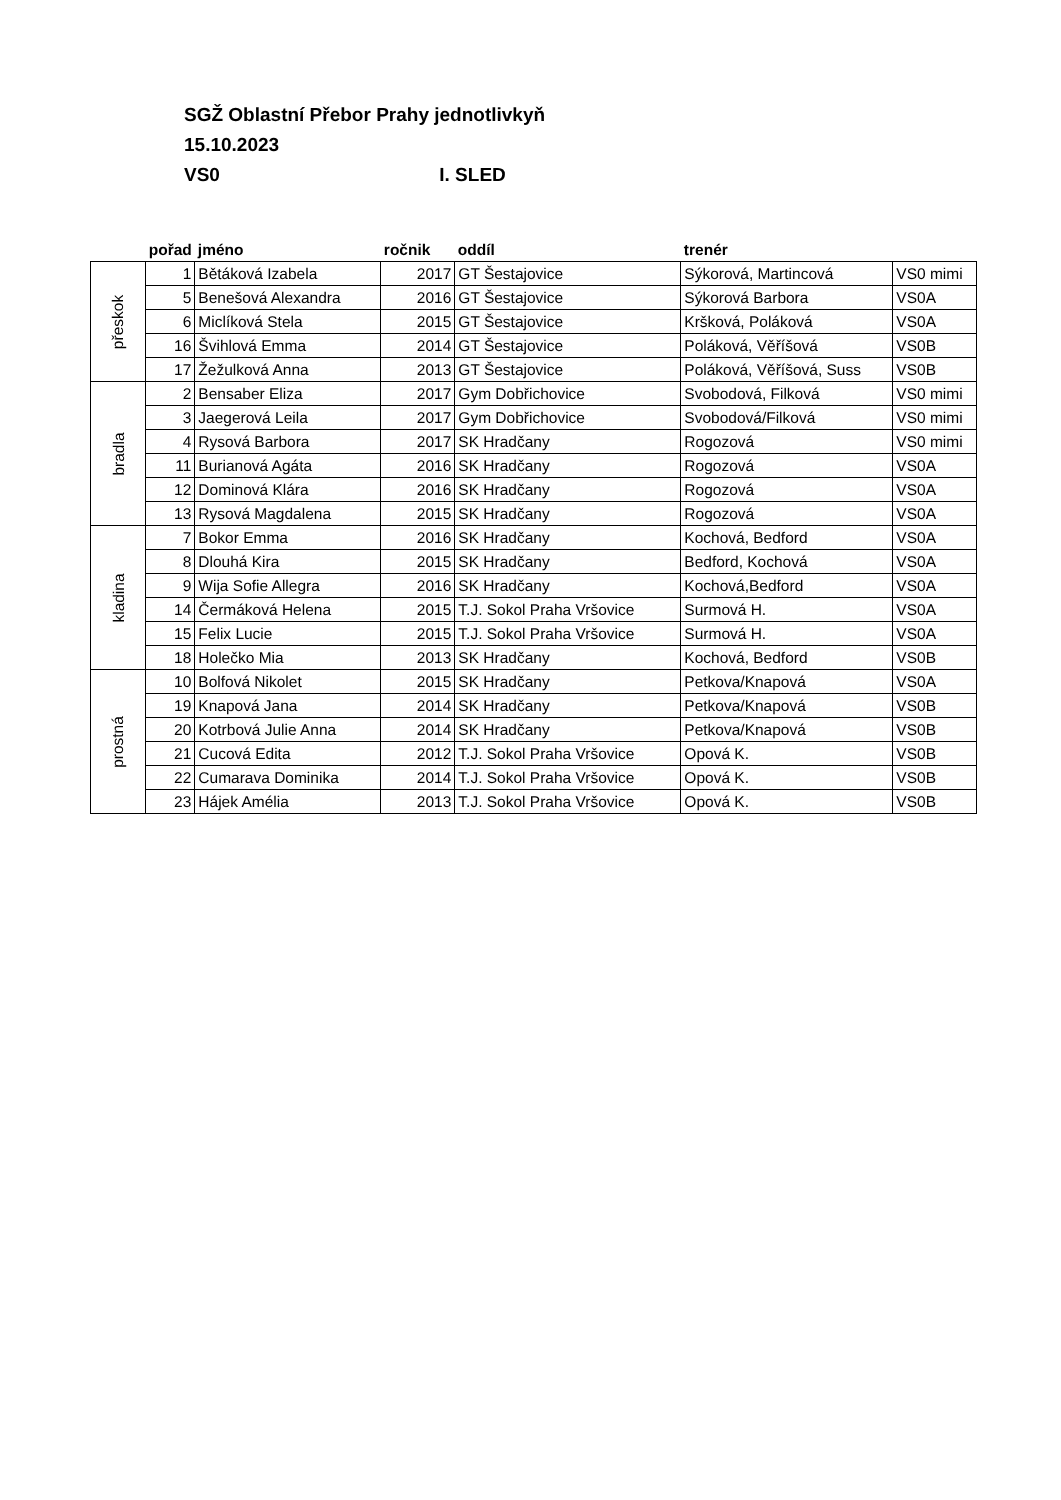SGŽ Oblastní Přebor Prahy jednotlivkyň
15.10.2023
VS0 I. SLED
| | pořad | jméno | ročnik | oddíl | trenér | |
| --- | --- | --- | --- | --- | --- | --- |
| přeskok | 1 | Bětáková Izabela | 2017 | GT Šestajovice | Sýkorová, Martincová | VS0 mimi |
| | 5 | Benešová Alexandra | 2016 | GT Šestajovice | Sýkorová Barbora | VS0A |
| | 6 | Miclíková Stela | 2015 | GT Šestajovice | Kršková, Poláková | VS0A |
| | 16 | Švihlová Emma | 2014 | GT Šestajovice | Poláková, Věříšová | VS0B |
| | 17 | Žežulková Anna | 2013 | GT Šestajovice | Poláková, Věříšová, Suss | VS0B |
| bradla | 2 | Bensaber Eliza | 2017 | Gym Dobřichovice | Svobodová, Filková | VS0 mimi |
| | 3 | Jaegerová Leila | 2017 | Gym Dobřichovice | Svobodová/Filková | VS0 mimi |
| | 4 | Rysová Barbora | 2017 | SK Hradčany | Rogozová | VS0 mimi |
| | 11 | Burianová Agáta | 2016 | SK Hradčany | Rogozová | VS0A |
| | 12 | Dominová Klára | 2016 | SK Hradčany | Rogozová | VS0A |
| | 13 | Rysová Magdalena | 2015 | SK Hradčany | Rogozová | VS0A |
| kladina | 7 | Bokor Emma | 2016 | SK Hradčany | Kochová, Bedford | VS0A |
| | 8 | Dlouhá Kira | 2015 | SK Hradčany | Bedford, Kochová | VS0A |
| | 9 | Wija Sofie Allegra | 2016 | SK Hradčany | Kochová,Bedford | VS0A |
| | 14 | Čermáková Helena | 2015 | T.J. Sokol Praha Vršovice | Surmová H. | VS0A |
| | 15 | Felix Lucie | 2015 | T.J. Sokol Praha Vršovice | Surmová H. | VS0A |
| | 18 | Holečko Mia | 2013 | SK Hradčany | Kochová, Bedford | VS0B |
| prostná | 10 | Bolfová Nikolet | 2015 | SK Hradčany | Petkova/Knapová | VS0A |
| | 19 | Knapová Jana | 2014 | SK Hradčany | Petkova/Knapová | VS0B |
| | 20 | Kotrbová Julie Anna | 2014 | SK Hradčany | Petkova/Knapová | VS0B |
| | 21 | Cucová Edita | 2012 | T.J. Sokol Praha Vršovice | Opová K. | VS0B |
| | 22 | Cumarava Dominika | 2014 | T.J. Sokol Praha Vršovice | Opová K. | VS0B |
| | 23 | Hájek Amélia | 2013 | T.J. Sokol Praha Vršovice | Opová K. | VS0B |